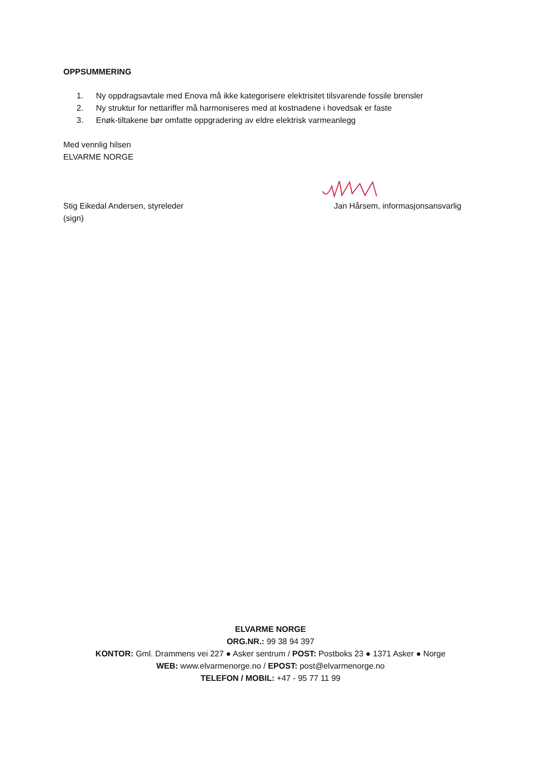OPPSUMMERING
1. Ny oppdragsavtale med Enova må ikke kategorisere elektrisitet tilsvarende fossile brensler
2. Ny struktur for nettariffer må harmoniseres med at kostnadene i hovedsak er faste
3. Enøk-tiltakene bør omfatte oppgradering av eldre elektrisk varmeanlegg
Med vennlig hilsen
ELVARME NORGE
Stig Eikedal Andersen, styreleder
(sign)
Jan Hårsem, informasjonsansvarlig
ELVARME NORGE
ORG.NR.: 99 38 94 397
KONTOR: Gml. Drammens vei 227 ● Asker sentrum / POST: Postboks 23 ● 1371 Asker ● Norge
WEB: www.elvarmenorge.no / EPOST: post@elvarmenorge.no
TELEFON / MOBIL: +47 - 95 77 11 99